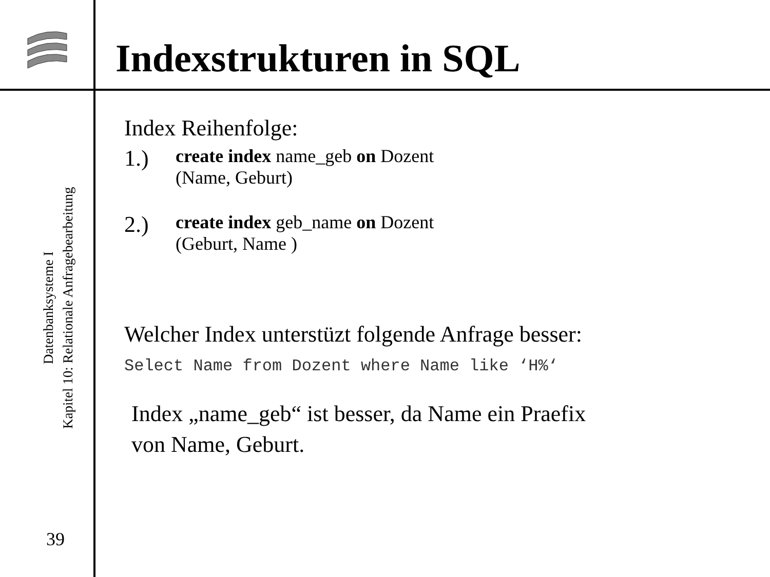Indexstrukturen in SQL
Datenbanksysteme I
Kapitel 10: Relationale Anfragebearbeitung
39
Index Reihenfolge:
1.) create index name_geb on Dozent
(Name, Geburt)
2.) create index geb_name on Dozent
(Geburt, Name )
Welcher Index unterstüzt folgende Anfrage besser:
Select Name from Dozent where Name like ‘H%‘
Index „name_geb“ ist besser, da Name ein Praefix
von Name, Geburt.